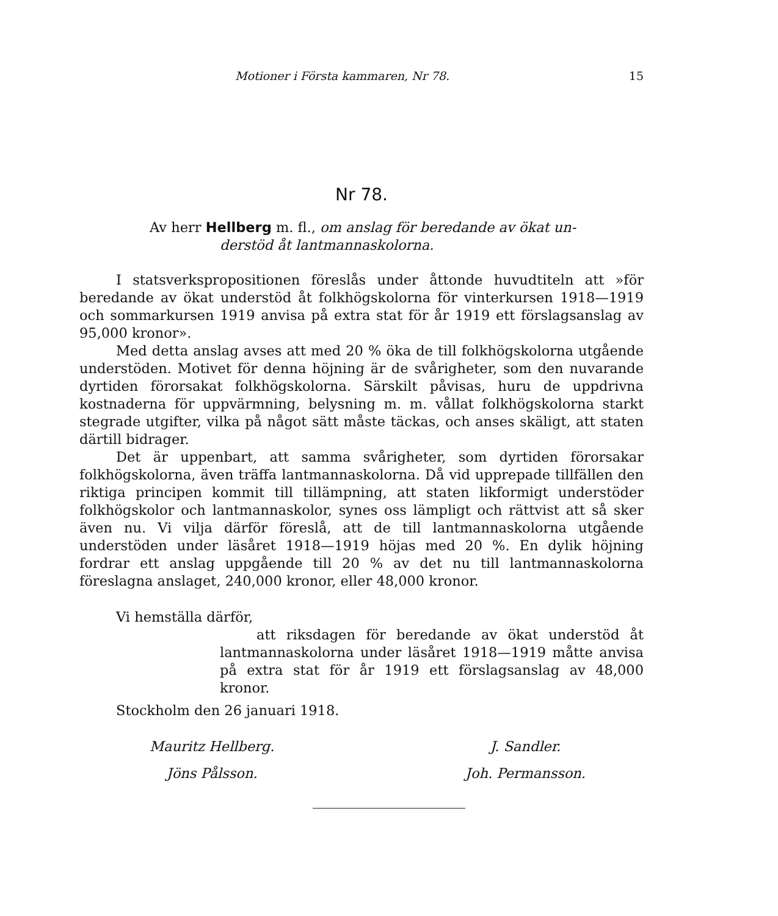Motioner i Första kammaren, Nr 78. 15
Nr 78.
Av herr Hellberg m. fl., om anslag för beredande av ökat un-
derstöd åt lantmannaskolorna.
I statsverkspropositionen föreslås under åttonde huvudtiteln att »för beredande av ökat understöd åt folkhögskolorna för vinterkursen 1918—1919 och sommarkursen 1919 anvisa på extra stat för år 1919 ett förslagsanslag av 95,000 kronor».
Med detta anslag avses att med 20 % öka de till folkhögskolorna utgående understöden. Motivet för denna höjning är de svårigheter, som den nuvarande dyrtiden förorsakat folkhögskolorna. Särskilt påvisas, huru de uppdrivna kostnaderna för uppvärmning, belysning m. m. vållat folkhögskolorna starkt stegrade utgifter, vilka på något sätt måste täckas, och anses skäligt, att staten därtill bidrager.
Det är uppenbart, att samma svårigheter, som dyrtiden förorsakar folkhögskolorna, även träffa lantmannaskolorna. Då vid upprepade tillfällen den riktiga principen kommit till tillämpning, att staten likformigt understöder folkhögskolor och lantmannaskolor, synes oss lämpligt och rättvist att så sker även nu. Vi vilja därför föreslå, att de till lantmannaskolorna utgående understöden under läsåret 1918—1919 höjas med 20 %. En dylik höjning fordrar ett anslag uppgående till 20 % av det nu till lantmannaskolorna föreslagna anslaget, 240,000 kronor, eller 48,000 kronor.
Vi hemställa därför,
att riksdagen för beredande av ökat understöd åt lantmannaskolorna under läsåret 1918—1919 måtte anvisa på extra stat för år 1919 ett förslagsanslag av 48,000 kronor.
Stockholm den 26 januari 1918.
Mauritz Hellberg.
Jöns Pålsson.
J. Sandler.
Joh. Permansson.